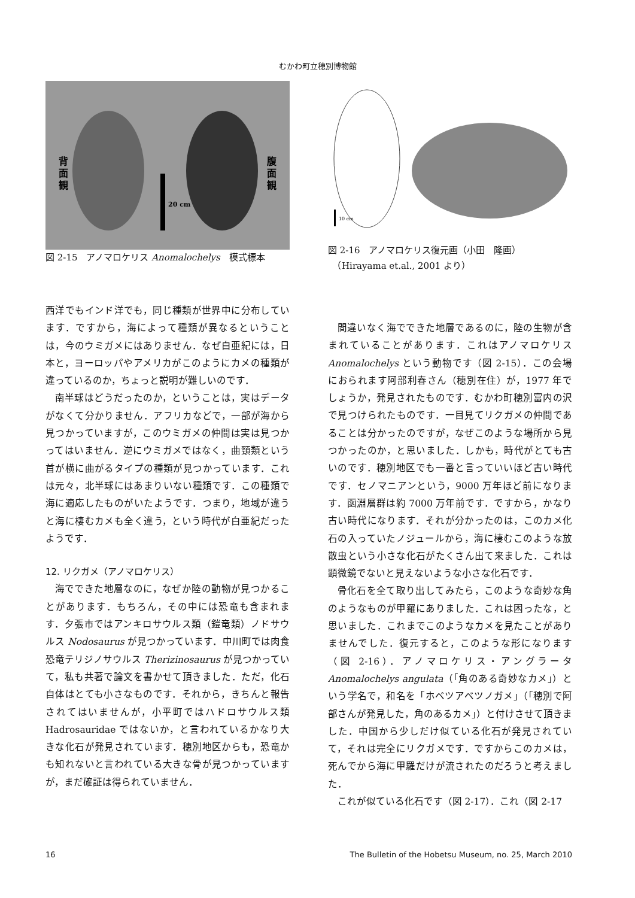むかわ町立穂別博物館
20 cm
背
面
観
腹
面
観
図 2-15　アノマロケリス Anomalochelys　模式標本
10 cm
図 2-16　アノマロケリス復元画（小田　隆画）
　（Hirayama et.al., 2001 より）
西洋でもインド洋でも，同じ種類が世界中に分布しています．ですから，海によって種類が異なるということは，今のウミガメにはありません．なぜ白亜紀には，日本と，ヨーロッパやアメリカがこのようにカメの種類が違っているのか，ちょっと説明が難しいのです．
南半球はどうだったのか，ということは，実はデータがなくて分かりません．アフリカなどで，一部が海から見つかっていますが，このウミガメの仲間は実は見つかってはいません．逆にウミガメではなく，曲頸類という首が横に曲がるタイプの種類が見つかっています．これは元々，北半球にはあまりいない種類です．この種類で海に適応したものがいたようです．つまり，地域が違うと海に棲むカメも全く違う，という時代が白亜紀だったようです．
12. リクガメ（アノマロケリス）
海でできた地層なのに，なぜか陸の動物が見つかることがあります．もちろん，その中には恐竜も含まれます．夕張市ではアンキロサウルス類（鎧竜類）ノドサウルス Nodosaurus が見つかっています．中川町では肉食恐竜テリジノサウルス Therizinosaurus が見つかっていて，私も共著で論文を書かせて頂きました．ただ，化石自体はとても小さなものです．それから，きちんと報告されてはいませんが，小平町ではハドロサウルス類 Hadrosauridae ではないか，と言われているかなり大きな化石が発見されています．穂別地区からも，恐竜かも知れないと言われている大きな骨が見つかっていますが，まだ確証は得られていません．
間違いなく海でできた地層であるのに，陸の生物が含まれていることがあります．これはアノマロケリス Anomalochelys という動物です（図 2-15）．この会場におられます阿部利春さん（穂別在住）が，1977 年でしょうか，発見されたものです．むかわ町穂別富内の沢で見つけられたものです．一目見てリクガメの仲間であることは分かったのですが，なぜこのような場所から見つかったのか，と思いました．しかも，時代がとても古いのです．穂別地区でも一番と言っていいほど古い時代です．セノマニアンという，9000 万年ほど前になります．函淵層群は約 7000 万年前です．ですから，かなり古い時代になります．それが分かったのは，このカメ化石の入っていたノジュールから，海に棲むこのような放散虫という小さな化石がたくさん出て来ました．これは顕微鏡でないと見えないような小さな化石です．
骨化石を全て取り出してみたら，このような奇妙な角のようなものが甲羅にありました．これは困ったな，と思いました．これまでこのようなカメを見たことがありませんでした．復元すると，このような形になります（図 2-16）．アノマロケリス・アングラータ Anomalochelys angulata（「角のある奇妙なカメ」）という学名で，和名を「ホベツアベツノガメ」（「穂別で阿部さんが発見した，角のあるカメ」）と付けさせて頂きました．中国から少しだけ似ている化石が発見されていて，それは完全にリクガメです．ですからこのカメは，死んでから海に甲羅だけが流されたのだろうと考えました．
これが似ている化石です（図 2-17）．これ（図 2-17
16 The Bulletin of the Hobetsu Museum, no. 25, March 2010